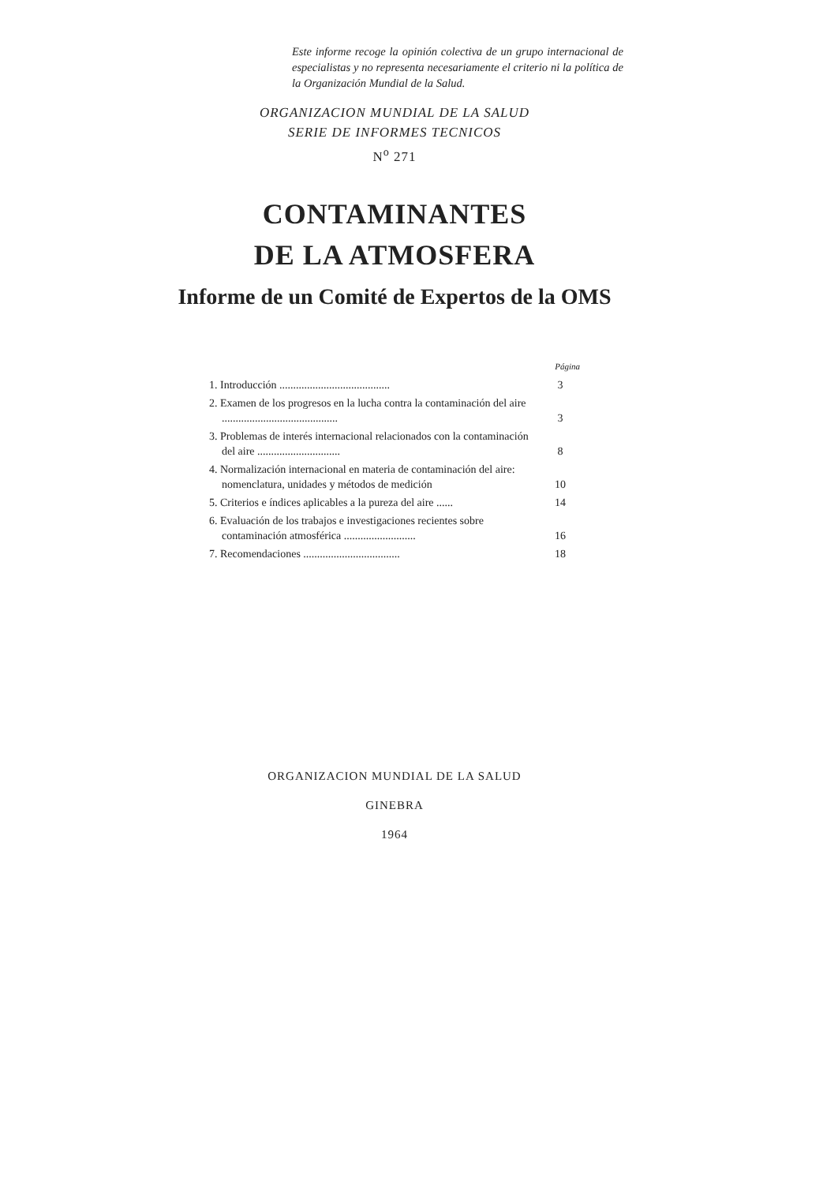Este informe recoge la opinión colectiva de un grupo internacional de especialistas y no representa necesariamente el criterio ni la política de la Organización Mundial de la Salud.
ORGANIZACION MUNDIAL DE LA SALUD
SERIE DE INFORMES TECNICOS
N<sup>o</sup> 271
CONTAMINANTES
DE LA ATMOSFERA
Informe de un Comité de Expertos de la OMS
Página
1. Introducción ........................................
3
2. Examen de los progresos en la lucha contra la contaminación del aire ..........................................
3
3. Problemas de interés internacional relacionados con la contaminación del aire ..............................
8
4. Normalización internacional en materia de contaminación del aire: nomenclatura, unidades y métodos de medición
10
5. Criterios e índices aplicables a la pureza del aire ......
14
6. Evaluación de los trabajos e investigaciones recientes sobre contaminación atmosférica ..........................
16
7. Recomendaciones ...................................
18
ORGANIZACION MUNDIAL DE LA SALUD
GINEBRA
1964